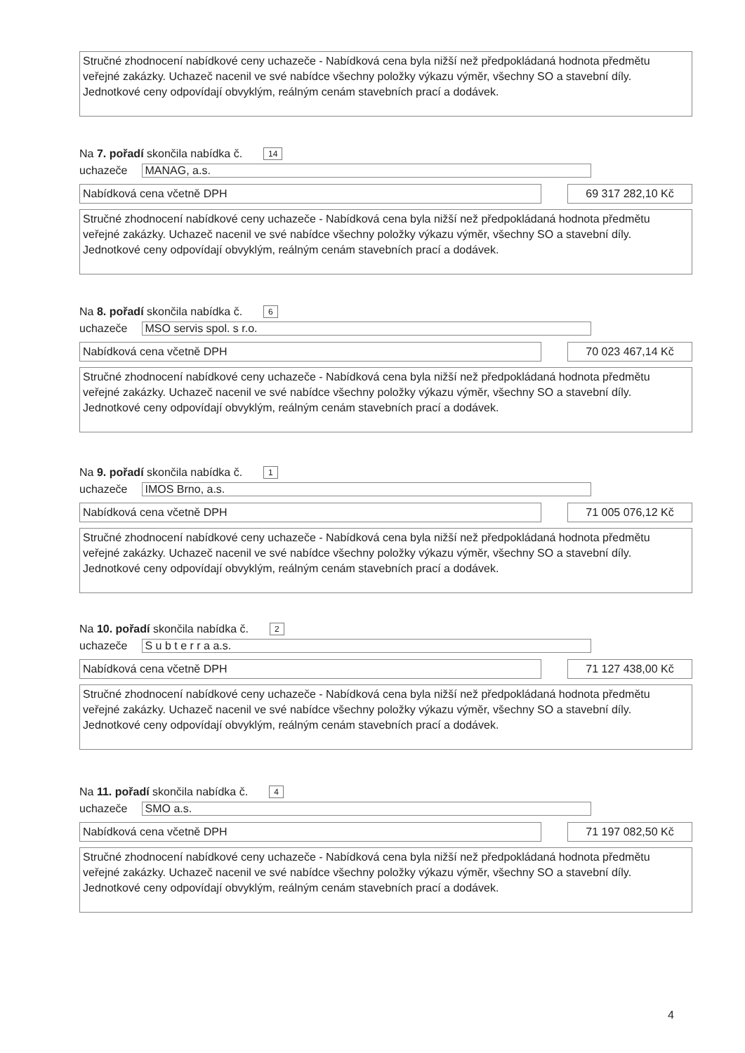Stručné zhodnocení nabídkové ceny uchazeče - Nabídková cena byla nižší než předpokládaná hodnota předmětu veřejné zakázky. Uchazeč nacenil ve své nabídce všechny položky výkazu výměr, všechny SO a stavební díly. Jednotkové ceny odpovídají obvyklým, reálným cenám stavebních prací a dodávek.
Na 7. pořadí skončila nabídka č. 14
uchazeče MANAG, a.s.
Nabídková cena včetně DPH 69 317 282,10 Kč
Stručné zhodnocení nabídkové ceny uchazeče - Nabídková cena byla nižší než předpokládaná hodnota předmětu veřejné zakázky. Uchazeč nacenil ve své nabídce všechny položky výkazu výměr, všechny SO a stavební díly. Jednotkové ceny odpovídají obvyklým, reálným cenám stavebních prací a dodávek.
Na 8. pořadí skončila nabídka č. 6
uchazeče MSO servis spol. s r.o.
Nabídková cena včetně DPH 70 023 467,14 Kč
Stručné zhodnocení nabídkové ceny uchazeče - Nabídková cena byla nižší než předpokládaná hodnota předmětu veřejné zakázky. Uchazeč nacenil ve své nabídce všechny položky výkazu výměr, všechny SO a stavební díly. Jednotkové ceny odpovídají obvyklým, reálným cenám stavebních prací a dodávek.
Na 9. pořadí skončila nabídka č. 1
uchazeče IMOS Brno, a.s.
Nabídková cena včetně DPH 71 005 076,12 Kč
Stručné zhodnocení nabídkové ceny uchazeče - Nabídková cena byla nižší než předpokládaná hodnota předmětu veřejné zakázky. Uchazeč nacenil ve své nabídce všechny položky výkazu výměr, všechny SO a stavební díly. Jednotkové ceny odpovídají obvyklým, reálným cenám stavebních prací a dodávek.
Na 10. pořadí skončila nabídka č. 2
uchazeče S u b t e r r a a.s.
Nabídková cena včetně DPH 71 127 438,00 Kč
Stručné zhodnocení nabídkové ceny uchazeče - Nabídková cena byla nižší než předpokládaná hodnota předmětu veřejné zakázky. Uchazeč nacenil ve své nabídce všechny položky výkazu výměr, všechny SO a stavební díly. Jednotkové ceny odpovídají obvyklým, reálným cenám stavebních prací a dodávek.
Na 11. pořadí skončila nabídka č. 4
uchazeče SMO a.s.
Nabídková cena včetně DPH 71 197 082,50 Kč
Stručné zhodnocení nabídkové ceny uchazeče - Nabídková cena byla nižší než předpokládaná hodnota předmětu veřejné zakázky. Uchazeč nacenil ve své nabídce všechny položky výkazu výměr, všechny SO a stavební díly. Jednotkové ceny odpovídají obvyklým, reálným cenám stavebních prací a dodávek.
4